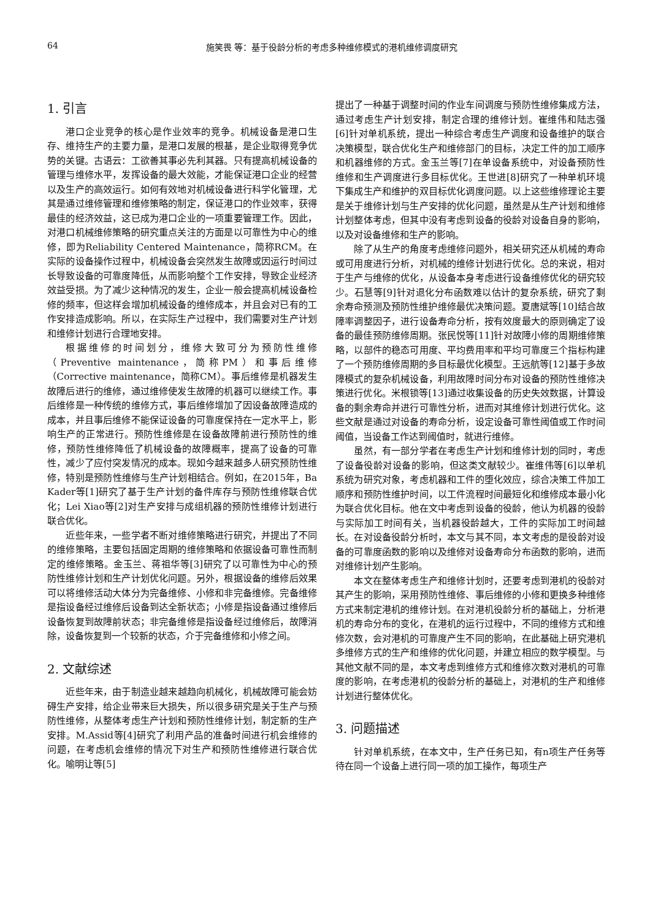64 施笑畏 等：基于役龄分析的考虑多种维修模式的港机维修调度研究
1. 引言
港口企业竞争的核心是作业效率的竞争。机械设备是港口生存、维持生产的主要力量，是港口发展的根基，是企业取得竞争优势的关键。古语云：工欲善其事必先利其器。只有提高机械设备的管理与维修水平，发挥设备的最大效能，才能保证港口企业的经营以及生产的高效运行。如何有效地对机械设备进行科学化管理，尤其是通过维修管理和维修策略的制定，保证港口的作业效率，获得最佳的经济效益，这已成为港口企业的一项重要管理工作。因此，对港口机械维修策略的研究重点关注的方面是以可靠性为中心的维修，即为Reliability Centered Maintenance，简称RCM。在实际的设备操作过程中，机械设备会突然发生故障或因运行时间过长导致设备的可靠度降低，从而影响整个工作安排，导致企业经济效益受损。为了减少这种情况的发生，企业一般会提高机械设备检修的频率，但这样会增加机械设备的维修成本，并且会对已有的工作安排造成影响。所以，在实际生产过程中，我们需要对生产计划和维修计划进行合理地安排。
根据维修的时间划分，维修大致可分为预防性维修（Preventive maintenance，简称PM）和事后维修（Corrective maintenance，简称CM）。事后维修是机器发生故障后进行的维修，通过维修使发生故障的机器可以继续工作。事后维修是一种传统的维修方式，事后维修增加了因设备故障造成的成本，并且事后维修不能保证设备的可靠度保持在一定水平上，影响生产的正常进行。预防性维修是在设备故障前进行预防性的维修，预防性维修降低了机械设备的故障概率，提高了设备的可靠性，减少了应付突发情况的成本。现如今越来越多人研究预防性维修，特别是预防性维修与生产计划相结合。例如，在2015年，Ba Kader等[1]研究了基于生产计划的备件库存与预防性维修联合优化；Lei Xiao等[2]对生产安排与成组机器的预防性维修计划进行联合优化。
近些年来，一些学者不断对维修策略进行研究，并提出了不同的维修策略，主要包括固定周期的维修策略和依据设备可靠性而制定的维修策略。金玉兰、蒋祖华等[3]研究了以可靠性为中心的预防性维修计划和生产计划优化问题。另外，根据设备的维修后效果可以将维修活动大体分为完备维修、小修和非完备维修。完备维修是指设备经过维修后设备到达全新状态；小修是指设备通过维修后设备恢复到故障前状态；非完备维修是指设备经过维修后，故障消除，设备恢复到一个较新的状态，介于完备维修和小修之间。
2. 文献综述
近些年来，由于制造业越来越趋向机械化，机械故障可能会妨碍生产安排，给企业带来巨大损失，所以很多研究是关于生产与预防性维修，从整体考虑生产计划和预防性维修计划，制定新的生产安排。M.Assid等[4]研究了利用产品的准备时间进行机会维修的问题，在考虑机会维修的情况下对生产和预防性维修进行联合优化。喻明让等[5]
提出了一种基于调整时间的作业车间调度与预防性维修集成方法，通过考虑生产计划安排，制定合理的维修计划。崔维伟和陆志强[6]针对单机系统，提出一种综合考虑生产调度和设备维护的联合决策模型，联合优化生产和维修部门的目标，决定工件的加工顺序和机器维修的方式。金玉兰等[7]在单设备系统中，对设备预防性维修和生产调度进行多目标优化。王世进[8]研究了一种单机环境下集成生产和维护的双目标优化调度问题。以上这些维修理论主要是关于维修计划与生产安排的优化问题，虽然是从生产计划和维修计划整体考虑，但其中没有考虑到设备的役龄对设备自身的影响，以及对设备维修和生产的影响。
除了从生产的角度考虑维修问题外，相关研究还从机械的寿命或可用度进行分析，对机械的维修计划进行优化。总的来说，相对于生产与维修的优化，从设备本身考虑进行设备维修优化的研究较少。石慧等[9]针对退化分布函数难以估计的复杂系统，研究了剩余寿命预测及预防性维护维修最优决策问题。夏唐斌等[10]结合故障率调整因子，进行设备寿命分析，按有效度最大的原则确定了设备的最佳预防维修周期。张民悦等[11]针对故障小修的周期维修策略，以部件的稳态可用度、平均费用率和平均可靠度三个指标构建了一个预防维修周期的多目标最优化模型。王远航等[12]基于多故障模式的复杂机械设备，利用故障时间分布对设备的预防性维修决策进行优化。米根锁等[13]通过收集设备的历史失效数据，计算设备的剩余寿命并进行可靠性分析，进而对其维修计划进行优化。这些文献是通过对设备的寿命分析，设定设备可靠性阈值或工作时间阈值，当设备工作达到阈值时，就进行维修。
虽然，有一部分学者在考虑生产计划和维修计划的同时，考虑了设备役龄对设备的影响，但这类文献较少。崔维伟等[6]以单机系统为研究对象，考虑机器和工件的堕化效应，综合决策工件加工顺序和预防性维护时间，以工件流程时间最短化和维修成本最小化为联合优化目标。他在文中考虑到设备的役龄，他认为机器的役龄与实际加工时间有关，当机器役龄越大，工件的实际加工时间越长。在对设备役龄分析时，本文与其不同，本文考虑的是役龄对设备的可靠度函数的影响以及维修对设备寿命分布函数的影响，进而对维修计划产生影响。
本文在整体考虑生产和维修计划时，还要考虑到港机的役龄对其产生的影响，采用预防性维修、事后维修的小修和更换多种维修方式来制定港机的维修计划。在对港机役龄分析的基础上，分析港机的寿命分布的变化，在港机的运行过程中，不同的维修方式和维修次数，会对港机的可靠度产生不同的影响，在此基础上研究港机多维修方式的生产和维修的优化问题，并建立相应的数学模型。与其他文献不同的是，本文考虑到维修方式和维修次数对港机的可靠度的影响，在考虑港机的役龄分析的基础上，对港机的生产和维修计划进行整体优化。
3. 问题描述
针对单机系统，在本文中，生产任务已知，有n项生产任务等待在同一个设备上进行同一项的加工操作，每项生产